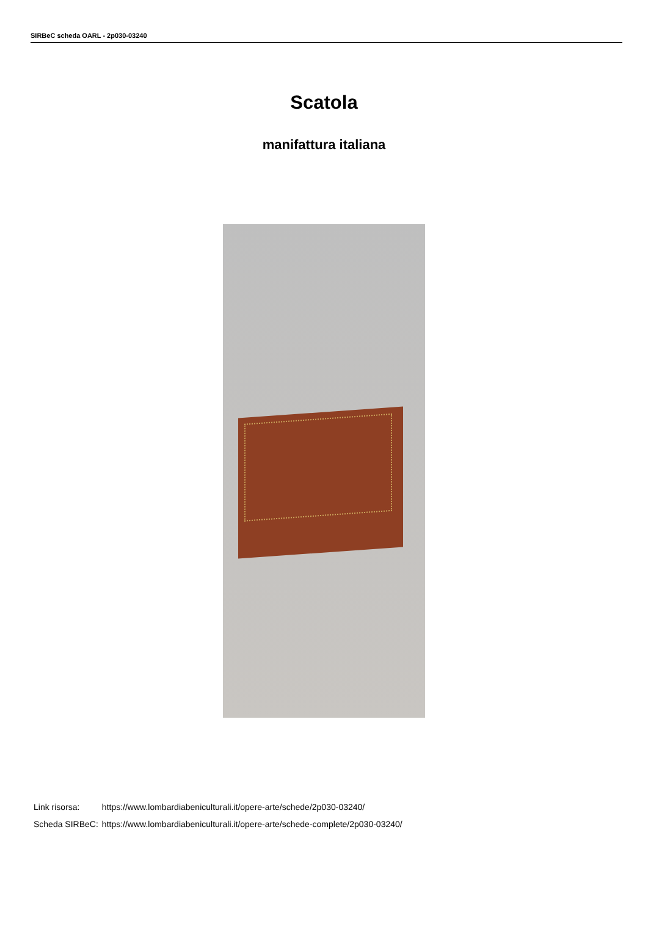SIRBeC scheda OARL - 2p030-03240
Scatola
manifattura italiana
| Link risorsa: | https://www.lombardiabeniculturali.it/opere-arte/schede/2p030-03240/ |
| Scheda SIRBeC: | https://www.lombardiabeniculturali.it/opere-arte/schede-complete/2p030-03240/ |